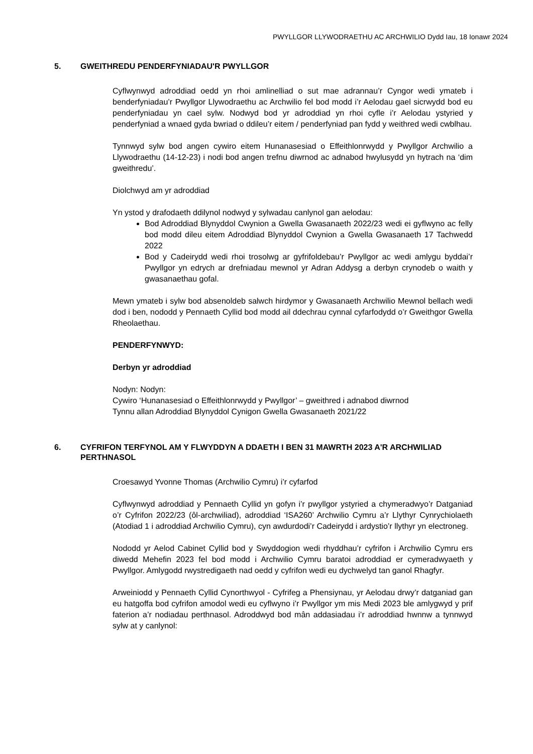PWYLLGOR LLYWODRAETHU AC ARCHWILIO Dydd Iau, 18 Ionawr 2024
5. GWEITHREDU PENDERFYNIADAU'R PWYLLGOR
Cyflwynwyd adroddiad oedd yn rhoi amlinelliad o sut mae adrannau’r Cyngor wedi ymateb i benderfyniadau’r Pwyllgor Llywodraethu ac Archwilio fel bod modd i’r Aelodau gael sicrwydd bod eu penderfyniadau yn cael sylw. Nodwyd bod yr adroddiad yn rhoi cyfle i’r Aelodau ystyried y penderfyniad a wnaed gyda bwriad o ddileu’r eitem / penderfyniad pan fydd y weithred wedi cwblhau.
Tynnwyd sylw bod angen cywiro eitem Hunanasesiad o Effeithlonrwydd y Pwyllgor Archwilio a Llywodraethu (14-12-23) i nodi bod angen trefnu diwrnod ac adnabod hwylusydd yn hytrach na ‘dim gweithredu’.
Diolchwyd am yr adroddiad
Yn ystod y drafodaeth ddilynol nodwyd y sylwadau canlynol gan aelodau:
Bod Adroddiad Blynyddol Cwynion a Gwella Gwasanaeth 2022/23 wedi ei gyflwyno ac felly bod modd dileu eitem Adroddiad Blynyddol Cwynion a Gwella Gwasanaeth 17 Tachwedd 2022
Bod y Cadeirydd wedi rhoi trosolwg ar gyfrifoldebau’r Pwyllgor ac wedi amlygu byddai’r Pwyllgor yn edrych ar drefniadau mewnol yr Adran Addysg a derbyn crynodeb o waith y gwasanaethau gofal.
Mewn ymateb i sylw bod absenoldeb salwch hirdymor y Gwasanaeth Archwilio Mewnol bellach wedi dod i ben, nododd y Pennaeth Cyllid bod modd ail ddechrau cynnal cyfarfodydd o’r Gweithgor Gwella Rheolaethau.
PENDERFYNWYD:
Derbyn yr adroddiad
Nodyn: Nodyn:
Cywiro ‘Hunanasesiad o Effeithlonrwydd y Pwyllgor’ – gweithred i adnabod diwrnod
Tynnu allan Adroddiad Blynyddol Cynigon Gwella Gwasanaeth 2021/22
6. CYFRIFON TERFYNOL AM Y FLWYDDYN A DDAETH I BEN 31 MAWRTH 2023 A'R ARCHWILIAD PERTHNASOL
Croesawyd Yvonne Thomas (Archwilio Cymru) i’r cyfarfod
Cyflwynwyd adroddiad y Pennaeth Cyllid yn gofyn i’r pwyllgor ystyried a chymeradwyo’r Datganiad o’r Cyfrifon 2022/23 (ôl-archwiliad), adroddiad ‘ISA260’ Archwilio Cymru a’r Llythyr Cynrychiolaeth (Atodiad 1 i adroddiad Archwilio Cymru), cyn awdurdodi’r Cadeirydd i ardystio’r llythyr yn electroneg.
Nododd yr Aelod Cabinet Cyllid bod y Swyddogion wedi rhyddhau’r cyfrifon i Archwilio Cymru ers diwedd Mehefin 2023 fel bod modd i Archwilio Cymru baratoi adroddiad er cymeradwyaeth y Pwyllgor. Amlygodd rwystredigaeth nad oedd y cyfrifon wedi eu dychwelyd tan ganol Rhagfyr.
Arweiniodd y Pennaeth Cyllid Cynorthwyol - Cyfrifeg a Phensiynau, yr Aelodau drwy’r datganiad gan eu hatgoffa bod cyfrifon amodol wedi eu cyflwyno i’r Pwyllgor ym mis Medi 2023 ble amlygwyd y prif faterion a’r nodiadau perthnasol. Adroddwyd bod mân addasiadau i’r adroddiad hwnnw a tynnwyd sylw at y canlynol: